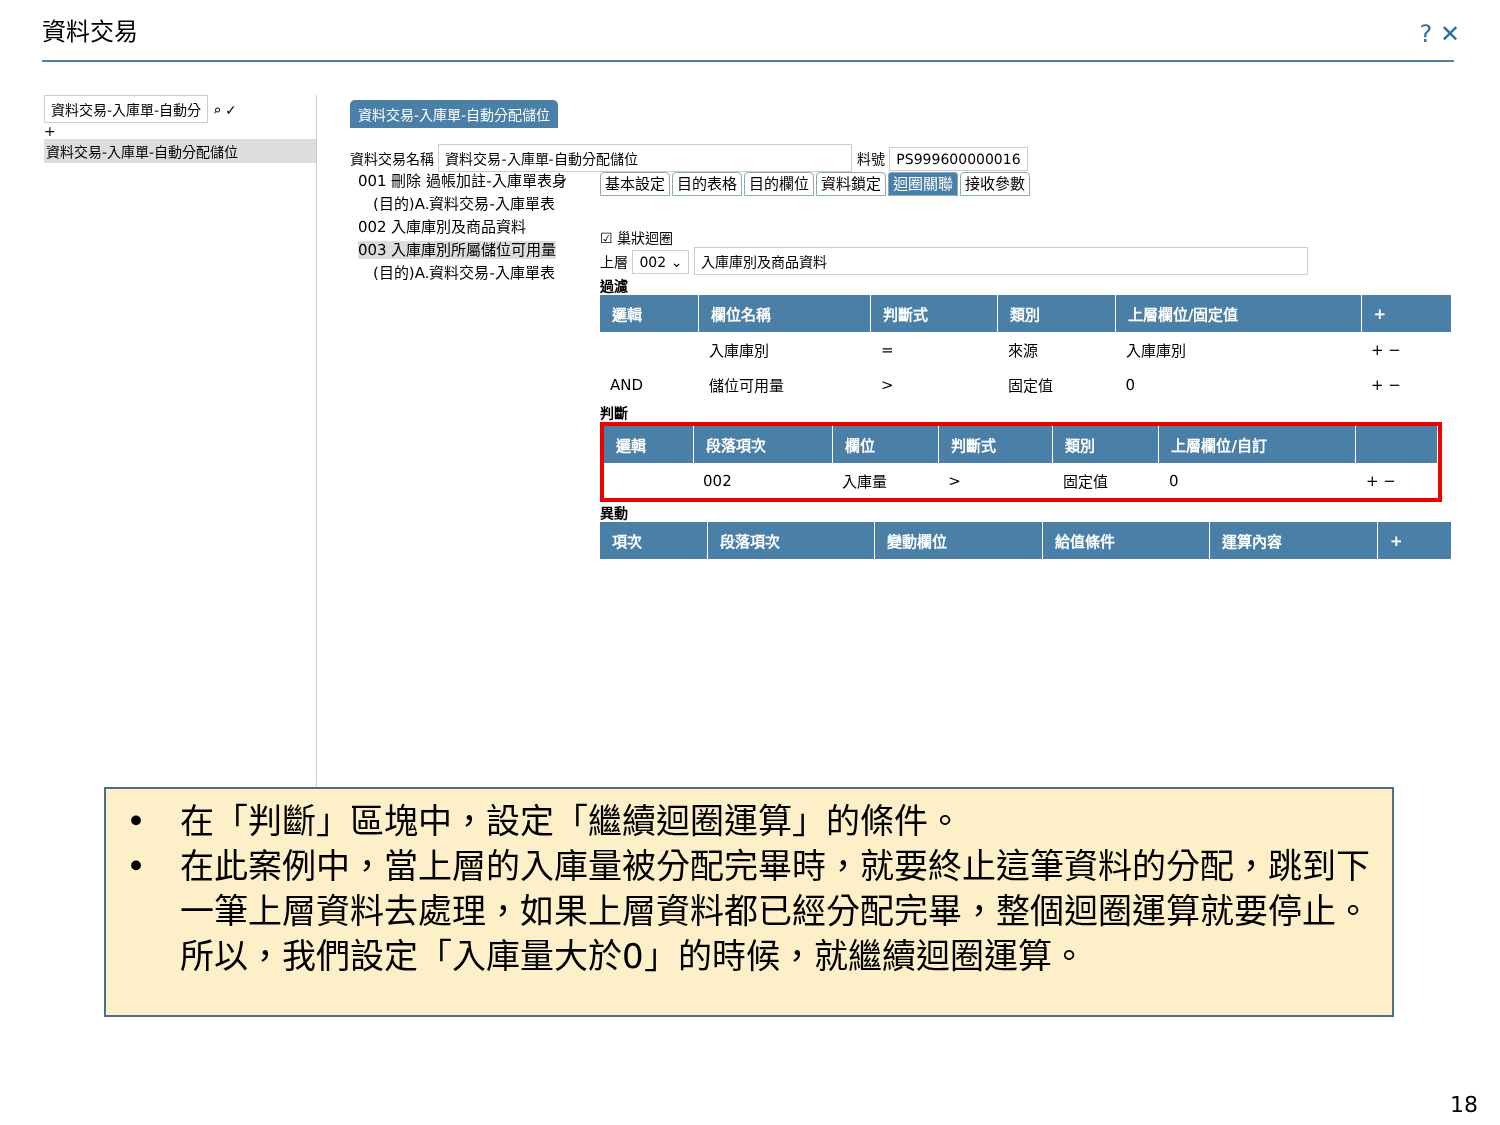資料交易 ? ✕
資料交易-入庫單-自動分 ⌕ ✓
+
資料交易-入庫單-自動分配儲位
資料交易-入庫單-自動分配儲位
資料交易名稱 資料交易-入庫單-自動分配儲位 料號 PS999600000016
001 刪除 過帳加註-入庫單表身
　(目的)A.資料交易-入庫單表
002 入庫庫別及商品資料
003 入庫庫別所屬儲位可用量
　(目的)A.資料交易-入庫單表
基本設定 目的表格 目的欄位 資料鎖定 迴圈關聯 接收參數
☑ 巢狀迴圈
上層 002 ⌄ 入庫庫別及商品資料
過濾
| 邏輯 | 欄位名稱 | 判斷式 | 類別 | 上層欄位/固定值 | + |
| --- | --- | --- | --- | --- | --- |
| | 入庫庫別 | = | 來源 | 入庫庫別 | + − |
| AND | 儲位可用量 | > | 固定值 | 0 | + − |
判斷
| 邏輯 | 段落項次 | 欄位 | 判斷式 | 類別 | 上層欄位/自訂 | |
| --- | --- | --- | --- | --- | --- | --- |
| | 002 | 入庫量 | > | 固定值 | 0 | + − |
異動
| 項次 | 段落項次 | 變動欄位 | 給值條件 | 運算內容 | + |
| --- | --- | --- | --- | --- | --- |
•　在「判斷」區塊中，設定「繼續迴圈運算」的條件。
•　在此案例中，當上層的入庫量被分配完畢時，就要終止這筆資料的分配，跳到下一筆上層資料去處理，如果上層資料都已經分配完畢，整個迴圈運算就要停止。所以，我們設定「入庫量大於0」的時候，就繼續迴圈運算。
18